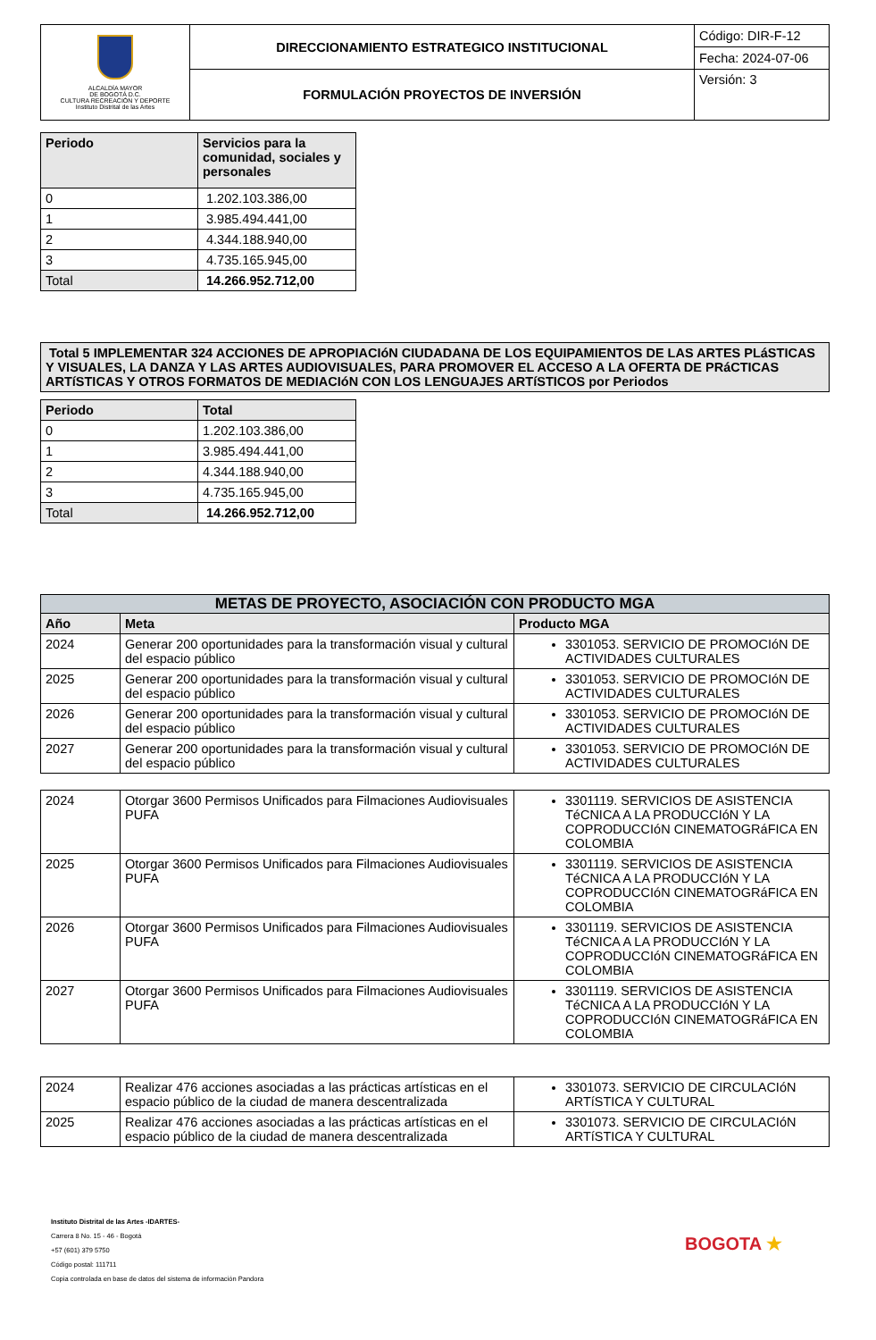| ALCALDÍA MAYOR DE BOGOTÁ D.C. CULTURA RECREACIÓN Y DEPORTE Instituto Distrital de las Artes | DIRECCIONAMIENTO ESTRATEGICO INSTITUCIONAL | Código: DIR-F-12 |
| | | Fecha: 2024-07-06 |
| | FORMULACIÓN PROYECTOS DE INVERSIÓN | Versión: 3 |
| Periodo | Servicios para la comunidad, sociales y personales |
| --- | --- |
| 0 | 1.202.103.386,00 |
| 1 | 3.985.494.441,00 |
| 2 | 4.344.188.940,00 |
| 3 | 4.735.165.945,00 |
| Total | 14.266.952.712,00 |
| Total 5 IMPLEMENTAR 324 ACCIONES DE APROPIACIóN CIUDADANA DE LOS EQUIPAMIENTOS DE LAS ARTES PLáSTICAS Y VISUALES, LA DANZA Y LAS ARTES AUDIOVISUALES, PARA PROMOVER EL ACCESO A LA OFERTA DE PRáCTICAS ARTíSTICAS Y OTROS FORMATOS DE MEDIACIóN CON LOS LENGUAJES ARTíSTICOS por Periodos |
| Periodo | Total |
| --- | --- |
| 0 | 1.202.103.386,00 |
| 1 | 3.985.494.441,00 |
| 2 | 4.344.188.940,00 |
| 3 | 4.735.165.945,00 |
| Total | 14.266.952.712,00 |
| METAS DE PROYECTO, ASOCIACIÓN CON PRODUCTO MGA | | |
| --- | --- | --- |
| Año | Meta | Producto MGA |
| 2024 | Generar 200 oportunidades para la transformación visual y cultural del espacio público | 3301053. SERVICIO DE PROMOCIóN DE ACTIVIDADES CULTURALES |
| 2025 | Generar 200 oportunidades para la transformación visual y cultural del espacio público | 3301053. SERVICIO DE PROMOCIóN DE ACTIVIDADES CULTURALES |
| 2026 | Generar 200 oportunidades para la transformación visual y cultural del espacio público | 3301053. SERVICIO DE PROMOCIóN DE ACTIVIDADES CULTURALES |
| 2027 | Generar 200 oportunidades para la transformación visual y cultural del espacio público | 3301053. SERVICIO DE PROMOCIóN DE ACTIVIDADES CULTURALES |
| 2024 | Otorgar 3600 Permisos Unificados para Filmaciones Audiovisuales PUFA | 3301119. SERVICIOS DE ASISTENCIA TéCNICA A LA PRODUCCIóN Y LA COPRODUCCIóN CINEMATOGRáFICA EN COLOMBIA |
| 2025 | Otorgar 3600 Permisos Unificados para Filmaciones Audiovisuales PUFA | 3301119. SERVICIOS DE ASISTENCIA TéCNICA A LA PRODUCCIóN Y LA COPRODUCCIóN CINEMATOGRáFICA EN COLOMBIA |
| 2026 | Otorgar 3600 Permisos Unificados para Filmaciones Audiovisuales PUFA | 3301119. SERVICIOS DE ASISTENCIA TéCNICA A LA PRODUCCIóN Y LA COPRODUCCIóN CINEMATOGRáFICA EN COLOMBIA |
| 2027 | Otorgar 3600 Permisos Unificados para Filmaciones Audiovisuales PUFA | 3301119. SERVICIOS DE ASISTENCIA TéCNICA A LA PRODUCCIóN Y LA COPRODUCCIóN CINEMATOGRáFICA EN COLOMBIA |
| 2024 | Realizar 476 acciones asociadas a las prácticas artísticas en el espacio público de la ciudad de manera descentralizada | 3301073. SERVICIO DE CIRCULACIóN ARTíSTICA Y CULTURAL |
| 2025 | Realizar 476 acciones asociadas a las prácticas artísticas en el espacio público de la ciudad de manera descentralizada | 3301073. SERVICIO DE CIRCULACIóN ARTíSTICA Y CULTURAL |
Instituto Distrital de las Artes -IDARTES-
Carrera 8 No. 15 - 46 - Bogotá
+57 (601) 379 5750
Código postal: 111711
Copia controlada en base de datos del sistema de información Pandora
BOGOTA ★